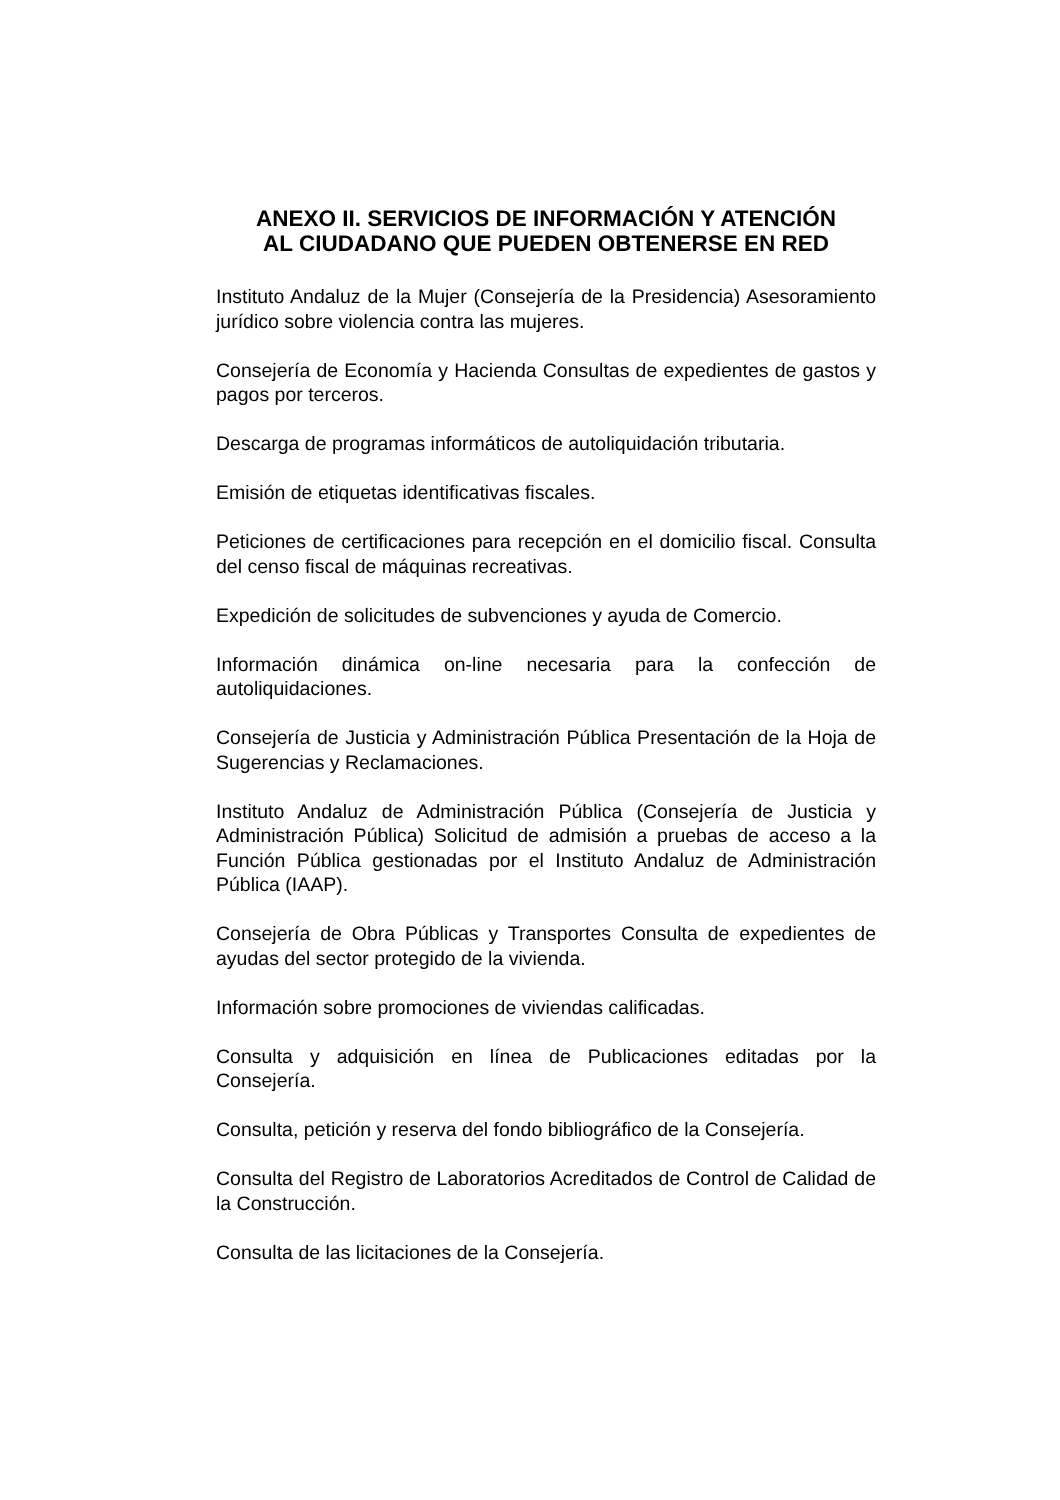ANEXO II. SERVICIOS DE INFORMACIÓN Y ATENCIÓN
AL CIUDADANO QUE PUEDEN OBTENERSE EN RED
Instituto Andaluz de la Mujer (Consejería de la Presidencia) Asesoramiento jurídico sobre violencia contra las mujeres.
Consejería de Economía y Hacienda Consultas de expedientes de gastos y pagos por terceros.
Descarga de programas informáticos de autoliquidación tributaria.
Emisión de etiquetas identificativas fiscales.
Peticiones de certificaciones para recepción en el domicilio fiscal. Consulta del censo fiscal de máquinas recreativas.
Expedición de solicitudes de subvenciones y ayuda de Comercio.
Información dinámica on-line necesaria para la confección de autoliquidaciones.
Consejería de Justicia y Administración Pública Presentación de la Hoja de Sugerencias y Reclamaciones.
Instituto Andaluz de Administración Pública (Consejería de Justicia y Administración Pública) Solicitud de admisión a pruebas de acceso a la Función Pública gestionadas por el Instituto Andaluz de Administración Pública (IAAP).
Consejería de Obra Públicas y Transportes Consulta de expedientes de ayudas del sector protegido de la vivienda.
Información sobre promociones de viviendas calificadas.
Consulta y adquisición en línea de Publicaciones editadas por la Consejería.
Consulta, petición y reserva del fondo bibliográfico de la Consejería.
Consulta del Registro de Laboratorios Acreditados de Control de Calidad de la Construcción.
Consulta de las licitaciones de la Consejería.